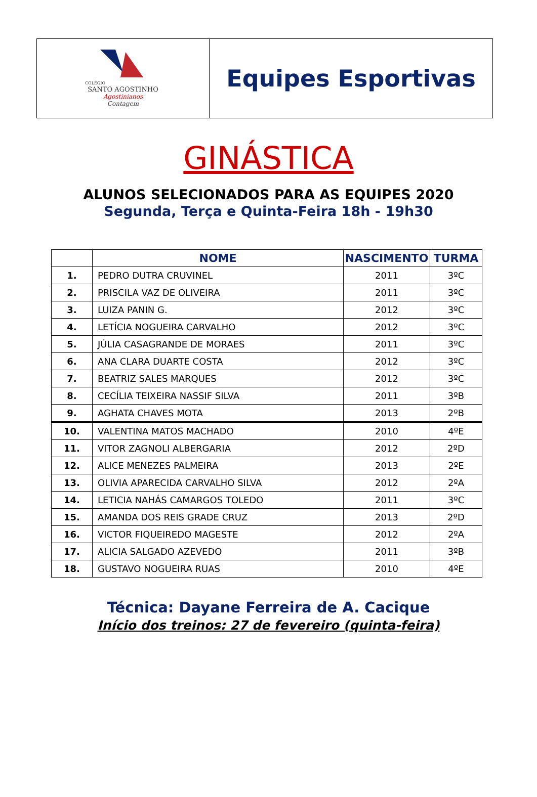COLÉGIO
SANTO AGOSTINHO
Agostinianos
Contagem
Equipes Esportivas
GINÁSTICA
ALUNOS SELECIONADOS PARA AS EQUIPES 2020
Segunda, Terça e Quinta-Feira 18h - 19h30
| | NOME | NASCIMENTO | TURMA |
| --- | --- | --- | --- |
| 1. | PEDRO DUTRA CRUVINEL | 2011 | 3ºC |
| 2. | PRISCILA VAZ DE OLIVEIRA | 2011 | 3ºC |
| 3. | LUIZA PANIN G. | 2012 | 3ºC |
| 4. | LETÍCIA NOGUEIRA CARVALHO | 2012 | 3ºC |
| 5. | JÚLIA CASAGRANDE DE MORAES | 2011 | 3ºC |
| 6. | ANA CLARA DUARTE COSTA | 2012 | 3ºC |
| 7. | BEATRIZ SALES MARQUES | 2012 | 3ºC |
| 8. | CECÍLIA TEIXEIRA NASSIF SILVA | 2011 | 3ºB |
| 9. | AGHATA CHAVES MOTA | 2013 | 2ºB |
| 10. | VALENTINA MATOS MACHADO | 2010 | 4ºE |
| 11. | VITOR ZAGNOLI ALBERGARIA | 2012 | 2ºD |
| 12. | ALICE MENEZES PALMEIRA | 2013 | 2ºE |
| 13. | OLIVIA APARECIDA CARVALHO SILVA | 2012 | 2ºA |
| 14. | LETICIA NAHÁS CAMARGOS TOLEDO | 2011 | 3ºC |
| 15. | AMANDA DOS REIS GRADE CRUZ | 2013 | 2ºD |
| 16. | VICTOR FIQUEIREDO MAGESTE | 2012 | 2ºA |
| 17. | ALICIA SALGADO AZEVEDO | 2011 | 3ºB |
| 18. | GUSTAVO NOGUEIRA RUAS | 2010 | 4ºE |
Técnica: Dayane Ferreira de A. Cacique
Início dos treinos: 27 de fevereiro (quinta-feira)